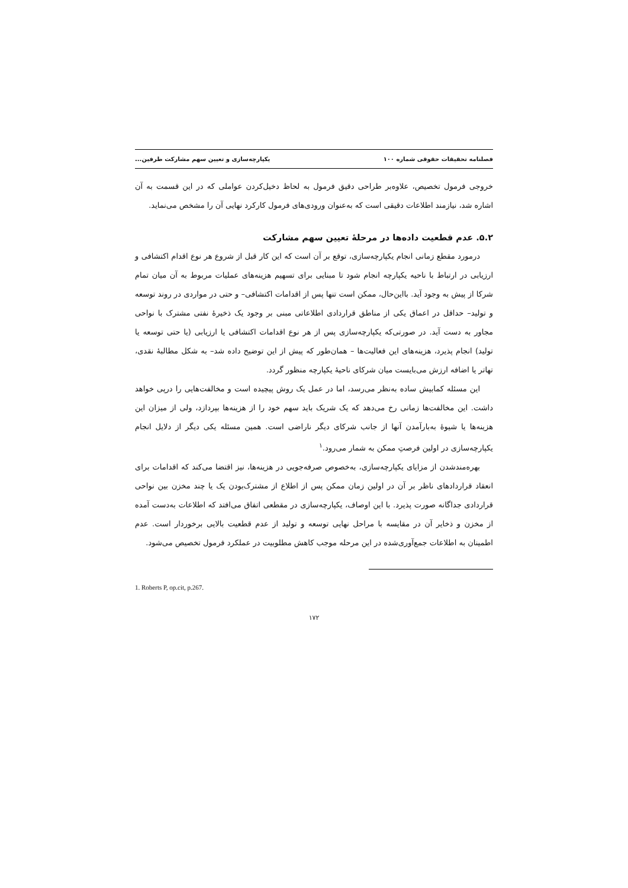فصلنامه تحقیقات حقوقی شماره ۱۰۰ یکپارچه‌سازی و تعیین سهم مشارکت طرفین...
خروجی فرمول تخصیص، علاوه‌بر طراحی دقیق فرمول به لحاظ دخیل‌کردن عواملی که در این قسمت به آن اشاره شد، نیازمند اطلاعات دقیقی است که به‌عنوان ورودی‌های فرمول کارکرد نهایی آن را مشخص می‌نماید.
۵.۲. عدم قطعیت داده‌ها در مرحلهٔ تعیین سهم مشارکت
درمورد مقطع زمانی انجام یکپارچه‌سازی، توقع بر آن است که این کار قبل از شروع هر نوع اقدام اکتشافی و ارزیابی در ارتباط با ناحیه یکپارچه انجام شود تا مبنایی برای تسهیم هزینه‌های عملیات مربوط به آن میان تمام شرکا از پیش به وجود آید. بااین‌حال، ممکن است تنها پس از اقدامات اکتشافی– و حتی در مواردی در روند توسعه و تولید– حداقل در اعماق یکی از مناطق قراردادی اطلاعاتی مبنی بر وجود یک ذخیرهٔ نفتی مشترک با نواحی مجاور به دست آید. در صورتی‌که یکپارچه‌سازی پس از هر نوع اقدامات اکتشافی یا ارزیابی (یا حتی توسعه یا تولید) انجام پذیرد، هزینه‌های این فعالیت‌ها – همان‌طور که پیش از این توضیح داده شد– به شکل مطالبهٔ نقدی، تهاتر یا اضافه ارزش می‌بایست میان شرکای ناحیهٔ یکپارچه منظور گردد.
این مسئله کمابیش ساده به‌نظر می‌رسد، اما در عمل یک روش پیچیده است و مخالفت‌هایی را درپی خواهد داشت. این مخالفت‌ها زمانی رخ می‌دهد که یک شریک باید سهم خود را از هزینه‌ها بپردازد، ولی از میزان این هزینه‌ها یا شیوهٔ به‌بارآمدن آنها از جانب شرکای دیگر ناراضی است. همین مسئله یکی دیگر از دلایل انجام یکپارچه‌سازی در اولین فرصتِ ممکن به شمار می‌رود.<sup>۱</sup>
بهره‌مندشدن از مزایای یکپارچه‌سازی، به‌خصوص صرفه‌جویی در هزینه‌ها، نیز اقتضا می‌کند که اقدامات برای انعقاد قراردادهای ناظر بر آن در اولین زمان ممکن پس از اطلاع از مشترک‌بودن یک یا چند مخزن بین نواحی قراردادی جداگانه صورت پذیرد. با این اوصاف، یکپارچه‌سازی در مقطعی اتفاق می‌افتد که اطلاعات به‌دست آمده از مخزن و ذخایر آن در مقایسه با مراحل نهایی توسعه و تولید از عدم قطعیت بالایی برخوردار است. عدم اطمینان به اطلاعات جمع‌آوری‌شده در این مرحله موجب کاهش مطلوبیت در عملکرد فرمول تخصیص می‌شود.
1. Roberts P, op.cit, p.267.
۱۷۲